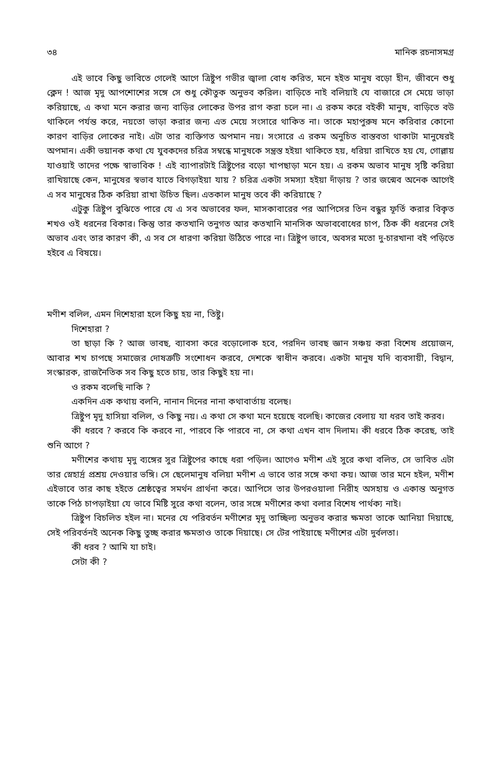৩৪ মানিক রচনাসমগ্র
এই ভাবে কিছু ভাবিতে গেলেই আগে ত্রিষ্টুপ গভীর জ্বালা বোধ করিত, মনে হইত মানুষ বড়ো হীন, জীবনে শুধু ক্লেদ ! আজ মৃদু আপশোশের সঙ্গে সে শুধু কৌতুক অনুভব করিল। বাড়িতে নাই বলিয়াই যে বাজারে সে মেয়ে ভাড়া করিয়াছে, এ কথা মনে করার জন্য বাড়ির লোকের উপর রাগ করা চলে না। এ রকম করে বইকী মানুষ, বাড়িতে বউ থাকিলে পর্যন্ত করে, নয়তো ভাড়া করার জন্য এত মেয়ে সংসারে থাকিত না। তাকে মহাপুরুষ মনে করিবার কোনো কারণ বাড়ির লোকের নাই। এটা তার ব্যক্তিগত অপমান নয়। সংসারে এ রকম অনুচিত বাস্তবতা থাকাটা মানুষেরই অপমান। একী ভয়ানক কথা যে যুবকদের চরিত্র সম্বন্ধে মানুষকে সন্ত্রস্ত হইয়া থাকিতে হয়, ধরিয়া রাখিতে হয় যে, গোল্লায় যাওয়াই তাদের পক্ষে স্বাভাবিক ! এই ব্যাপারটাই ত্রিষ্টুপের বড়ো খাপছাড়া মনে হয়। এ রকম অভাব মানুষ সৃষ্টি করিয়া রাখিয়াছে কেন, মানুষের স্বভাব যাতে বিগড়াইয়া যায় ? চরিত্র একটা সমস্যা হইয়া দাঁড়ায় ? তার জন্মেব অনেক আগেই এ সব মানুষের ঠিক করিয়া রাখা উচিত ছিল। এতকাল মানুষ তবে কী করিয়াছে ?
এটুকু ত্রিষ্টুপ বুঝিতে পারে যে এ সব অভাবের ফল, মাসকাবারের পর আপিসের তিন বন্ধুর ফূর্তি করার বিকৃত শখও ওই ধরনের বিকার। কিন্তু তার কতখানি তনুগত আর কতখানি মানসিক অভাববোধের চাপ, ঠিক কী ধরনের সেই অভাব এবং তার কারণ কী, এ সব সে ধারণা করিয়া উঠিতে পারে না। ত্রিষ্টুপ ভাবে, অবসর মতো দু-চারখানা বই পড়িতে হইবে এ বিষয়ে।
মণীশ বলিল, এমন দিশেহারা হলে কিছু হয় না, তিষ্টু।
দিশেহারা ?
তা ছাড়া কি ? আজ ভাবছ, ব্যাবসা করে বড়োলোক হবে, পরদিন ভাবছ জ্ঞান সঞ্চয় করা বিশেষ প্রয়োজন, আবার শখ চাপছে সমাজের দোষত্রুটি সংশোধন করবে, দেশকে স্বাধীন করবে। একটা মানুষ যদি ব্যবসায়ী, বিদ্বান, সংস্কারক, রাজনৈতিক সব কিছু হতে চায়, তার কিছুই হয় না।
ও রকম বলেছি নাকি ?
একদিন এক কথায় বলনি, নানান দিনের নানা কথাবার্তায় বলেছ।
ত্রিষ্টুপ মৃদু হাসিয়া বলিল, ও কিছু নয়। এ কথা সে কথা মনে হয়েছে বলেছি। কাজের বেলায় যা ধরব তাই করব।
কী ধরবে ? করবে কি করবে না, পারবে কি পারবে না, সে কথা এখন বাদ দিলাম। কী ধরবে ঠিক করেছ, তাই শুনি আগে ?
মণীশের কথায় মৃদু ব্যঙ্গের সুর ত্রিষ্টুপের কাছে ধরা পড়িল। আগেও মণীশ এই সুরে কথা বলিত, সে ভাবিত এটা তার স্নেহার্দ্র প্রশ্রয় দেওয়ার ভঙ্গি। সে ছেলেমানুষ বলিয়া মণীশ এ ভাবে তার সঙ্গে কথা কয়। আজ তার মনে হইল, মণীশ এইভাবে তার কাছ হইতে শ্রেষ্ঠত্বের সমর্থন প্রার্থনা করে। আপিসে তার উপরওয়ালা নিরীহ অসহায় ও একান্ত অনুগত তাকে পিঠ চাপড়াইয়া যে ভাবে মিষ্টি সুরে কথা বলেন, তার সঙ্গে মণীশের কথা বলার বিশেষ পার্থক্য নাই।
ত্রিষ্টুপ বিচলিত হইল না। মনের যে পরিবর্তন মণীশের মৃদু তাচ্ছিল্য অনুভব করার ক্ষমতা তাকে আনিয়া দিয়াছে, সেই পরিবর্তনই অনেক কিছু তুচ্ছ করার ক্ষমতাও তাকে দিয়াছে। সে টের পাইয়াছে মণীশের এটা দুর্বলতা।
কী ধরব ? আমি যা চাই।
সেটা কী ?